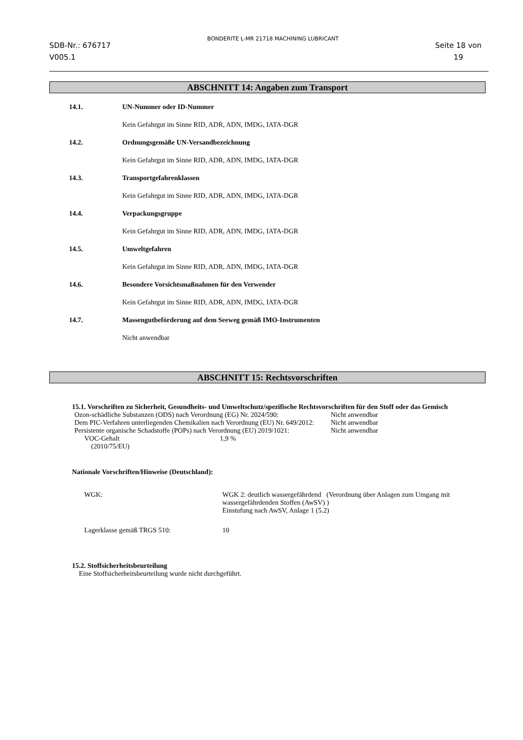SDB-Nr.: 676717
V005.1
BONDERITE L-MR 21718 MACHINING LUBRICANT
Seite 18 von
19
ABSCHNITT 14: Angaben zum Transport
14.1. UN-Nummer oder ID-Nummer
Kein Gefahrgut im Sinne RID, ADR, ADN, IMDG, IATA-DGR
14.2. Ordnungsgemäße UN-Versandbezeichnung
Kein Gefahrgut im Sinne RID, ADR, ADN, IMDG, IATA-DGR
14.3. Transportgefahrenklassen
Kein Gefahrgut im Sinne RID, ADR, ADN, IMDG, IATA-DGR
14.4. Verpackungsgruppe
Kein Gefahrgut im Sinne RID, ADR, ADN, IMDG, IATA-DGR
14.5. Umweltgefahren
Kein Gefahrgut im Sinne RID, ADR, ADN, IMDG, IATA-DGR
14.6. Besondere Vorsichtsmaßnahmen für den Verwender
Kein Gefahrgut im Sinne RID, ADR, ADN, IMDG, IATA-DGR
14.7. Massengutbeförderung auf dem Seeweg gemäß IMO-Instrumenten
Nicht anwendbar
ABSCHNITT 15: Rechtsvorschriften
15.1. Vorschriften zu Sicherheit, Gesundheits- und Umweltschutz/spezifische Rechtsvorschriften für den Stoff oder das Gemisch
| Ozon-schädliche Substanzen (ODS) nach Verordnung (EG) Nr. 2024/590: | Nicht anwendbar |
| Dem PIC-Verfahren unterliegenden Chemikalien nach Verordnung (EU) Nr. 649/2012: | Nicht anwendbar |
| Persistente organische Schadstoffe (POPs) nach Verordnung (EU) 2019/1021: | Nicht anwendbar |
| VOC-Gehalt (2010/75/EU) | 1,9 % |
Nationale Vorschriften/Hinweise (Deutschland):
| WGK: | WGK 2: deutlich wassergefährdend (Verordnung über Anlagen zum Umgang mit wassergefährdenden Stoffen (AwSV) ) Einstufung nach AwSV, Anlage 1 (5.2) |
| Lagerklasse gemäß TRGS 510: | 10 |
15.2. Stoffsicherheitsbeurteilung
Eine Stoffsicherheitsbeurteilung wurde nicht durchgeführt.